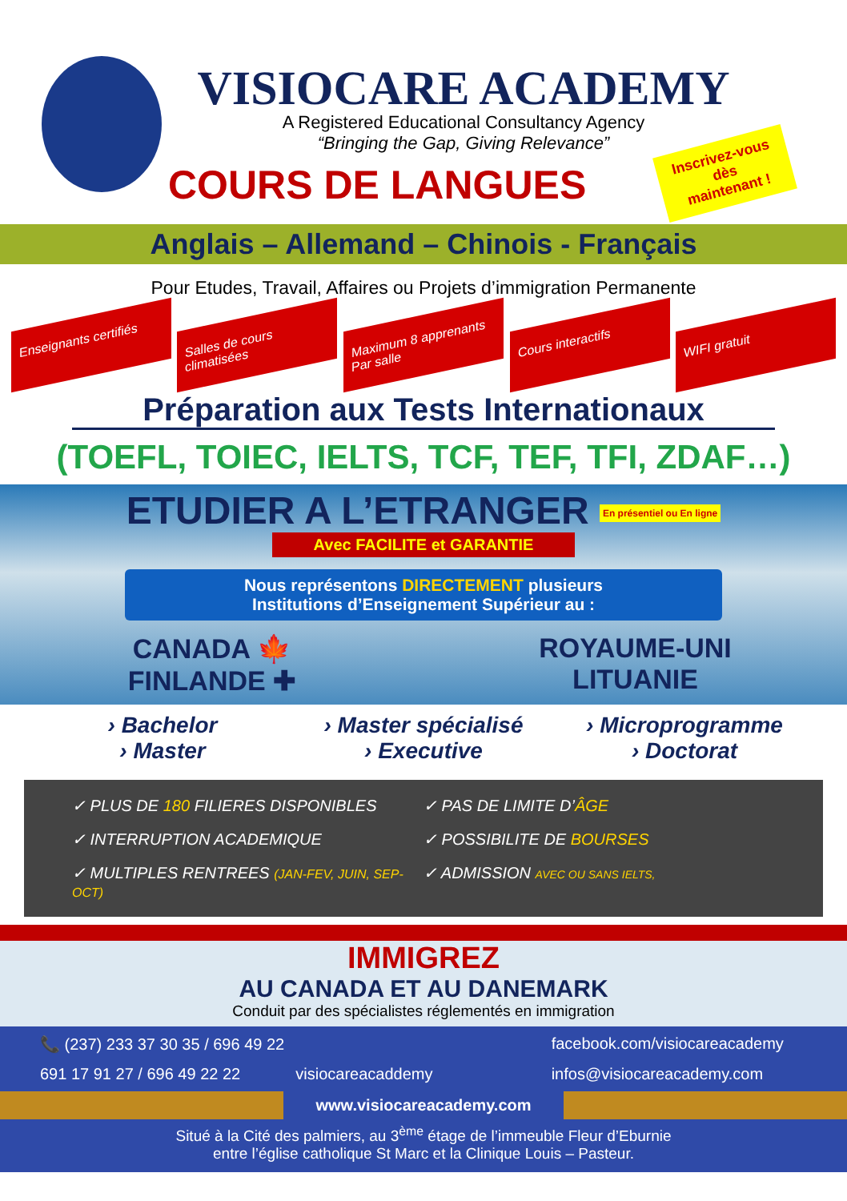VISIOCARE ACADEMY
A Registered Educational Consultancy Agency
“Bringing the Gap, Giving Relevance”
COURS DE LANGUES
Inscrivez-vous
dès
maintenant !
Anglais – Allemand – Chinois - Français
Pour Etudes, Travail, Affaires ou Projets d’immigration Permanente
Enseignants certifiés
Salles de cours climatisées
Maximum 8 apprenants Par salle
Cours interactifs WIFI gratuit
Préparation aux Tests Internationaux
(TOEFL, TOIEC, IELTS, TCF, TEF, TFI, ZDAF…)
ETUDIER A L’ETRANGER En présentiel ou En ligne
Avec FACILITE et GARANTIE
Nous représentons DIRECTEMENT plusieurs
Institutions d’Enseignement Supérieur au :
CANADA 🍁
FINLANDE ✚
ROYAUME-UNI
LITUANIE
› Bachelor
› Master
› Master spécialisé
› Executive
› Microprogramme
› Doctorat
✓ PLUS DE 180 FILIERES DISPONIBLES
✓ PAS DE LIMITE D’ÂGE
✓ INTERRUPTION ACADEMIQUE
✓ POSSIBILITE DE BOURSES
✓ MULTIPLES RENTREES (JAN-FEV, JUIN, SEP-OCT)
✓ ADMISSION AVEC OU SANS IELTS,
IMMIGREZ
AU CANADA ET AU DANEMARK
Conduit par des spécialistes réglementés en immigration
📞 (237) 233 37 30 35 / 696 49 22
facebook.com/visiocareacademy
691 17 91 27 / 696 49 22 22
visiocareacaddemy
infos@visiocareacademy.com
www.visiocareacademy.com
Situé à la Cité des palmiers, au 3<sup>ème</sup> étage de l’immeuble Fleur d’Eburnie
entre l’église catholique St Marc et la Clinique Louis – Pasteur.